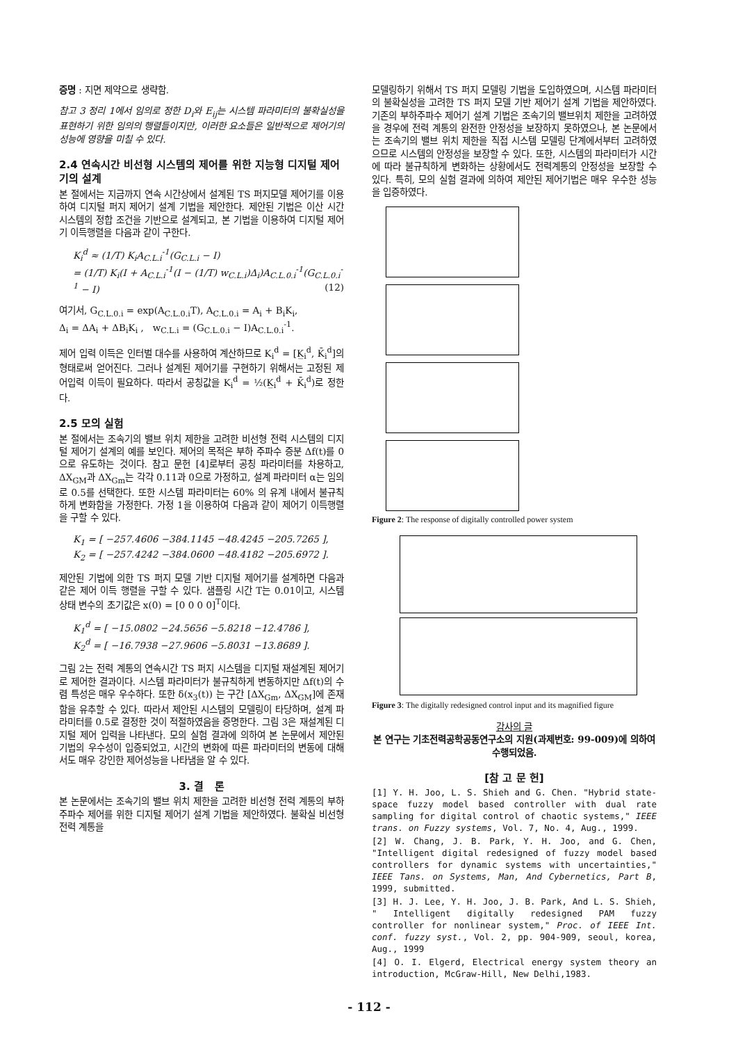증명 : 지면 제약으로 생략함.
참고 3 정리 1에서 임의로 정한 D<sub>i</sub>와 E<sub>ij</sub>는 시스템 파라미터의 불확실성을 표현하기 위한 임의의 행렬들이지만, 이러한 요소들은 일반적으로 제어기의 성능에 영향을 미칠 수 있다.
2.4 연속시간 비선형 시스템의 제어를 위한 지능형 디지털 제어기의 설계
본 절에서는 지금까지 연속 시간상에서 설계된 TS 퍼지모델 제어기를 이용하여 디지털 퍼지 제어기 설계 기법을 제안한다. 제안된 기법은 이산 시간 시스템의 정합 조건을 기반으로 설계되고, 본 기법을 이용하여 디지털 제어기 이득행렬을 다음과 같이 구한다.
K<sub>i</sub><sup>d</sup> ≈ (1/T) K<sub>i</sub>A<sub>C.L.i</sub><sup>-1</sup>(G<sub>C.L.i</sub> − I)
= (1/T) K<sub>i</sub>(I + A<sub>C.L.i</sub><sup>-1</sup>(I − (1/T) w<sub>C.L.i</sub>)Δ<sub>i</sub>)A<sub>C.L.0.i</sub><sup>-1</sup>(G<sub>C.L.0.i</sub><sup>-1</sup> − I) (12)
여기서, G<sub>C.L.0.i</sub> = exp(A<sub>C.L.0.i</sub>T), A<sub>C.L.0.i</sub> = A<sub>i</sub> + B<sub>i</sub>K<sub>i</sub>,
Δ<sub>i</sub> = ΔA<sub>i</sub> + ΔB<sub>i</sub>K<sub>i</sub> , w<sub>C.L.i</sub> = (G<sub>C.L.0.i</sub> − I)A<sub>C.L.0.i</sub><sup>-1</sup>.
제어 입력 이득은 인터벌 대수를 사용하여 계산하므로 K<sub>i</sub><sup>d</sup> = [K̲<sub>i</sub><sup>d</sup>, K̄<sub>i</sub><sup>d</sup>]의 형태로써 얻어진다. 그러나 설계된 제어기를 구현하기 위해서는 고정된 제어입력 이득이 필요하다. 따라서 공칭값을 K<sub>i</sub><sup>d</sup> = ½(K̲<sub>i</sub><sup>d</sup> + K̄<sub>i</sub><sup>d</sup>)로 정한다.
2.5 모의 실험
본 절에서는 조속기의 밸브 위치 제한을 고려한 비선형 전력 시스템의 디지털 제어기 설계의 예를 보인다. 제어의 목적은 부하 주파수 증분 Δf(t)를 0으로 유도하는 것이다. 참고 문헌 [4]로부터 공칭 파라미터를 차용하고, ΔX<sub>GM</sub>과 ΔX<sub>Gm</sub>는 각각 0.11과 0으로 가정하고, 설계 파라미터 α는 임의로 0.5를 선택한다. 또한 시스템 파라미터는 60% 의 유계 내에서 불규칙하게 변화함을 가정한다. 가정 1을 이용하여 다음과 같이 제어기 이득행렬을 구할 수 있다.
K<sub>1</sub> = [ −257.4606 −384.1145 −48.4245 −205.7265 ],
K<sub>2</sub> = [ −257.4242 −384.0600 −48.4182 −205.6972 ].
제안된 기법에 의한 TS 퍼지 모델 기반 디지털 제어기를 설계하면 다음과 같은 제어 이득 행렬을 구할 수 있다. 샘플링 시간 T는 0.01이고, 시스템 상태 변수의 초기값은 x(0) = [0 0 0 0]<sup>T</sup>이다.
K<sub>1</sub><sup>d</sup> = [ −15.0802 −24.5656 −5.8218 −12.4786 ],
K<sub>2</sub><sup>d</sup> = [ −16.7938 −27.9606 −5.8031 −13.8689 ].
그림 2는 전력 계통의 연속시간 TS 퍼지 시스템을 디지털 재설계된 제어기로 제어한 결과이다. 시스템 파라미터가 불규칙하게 변동하지만 Δf(t)의 수렴 특성은 매우 우수하다. 또한 δ(x<sub>3</sub>(t)) 는 구간 [ΔX<sub>Gm</sub>, ΔX<sub>GM</sub>]에 존재함을 유추할 수 있다. 따라서 제안된 시스템의 모델링이 타당하며, 설계 파라미터를 0.5로 결정한 것이 적절하였음을 증명한다. 그림 3은 재설계된 디지털 제어 입력을 나타낸다. 모의 실험 결과에 의하여 본 논문에서 제안된 기법의 우수성이 입증되었고, 시간의 변화에 따른 파라미터의 변동에 대해서도 매우 강인한 제어성능을 나타냄을 알 수 있다.
3. 결 론
본 논문에서는 조속기의 밸브 위치 제한을 고려한 비선형 전력 계통의 부하주파수 제어를 위한 디지털 제어기 설계 기법을 제안하였다. 불확실 비선형 전력 계통을
모델링하기 위해서 TS 퍼지 모델링 기법을 도입하였으며, 시스템 파라미터의 불확실성을 고려한 TS 퍼지 모델 기반 제어기 설계 기법을 제안하였다. 기존의 부하주파수 제어기 설계 기법은 조속기의 밸브위치 제한을 고려하였을 경우에 전력 계통의 완전한 안정성을 보장하지 못하였으나, 본 논문에서는 조속기의 밸브 위치 제한을 직접 시스템 모델링 단계에서부터 고려하였으므로 시스템의 안정성을 보장할 수 있다. 또한, 시스템의 파라미터가 시간에 따라 불규칙하게 변화하는 상황에서도 전력계통의 안정성을 보장할 수 있다. 특히, 모의 실험 결과에 의하여 제안된 제어기법은 매우 우수한 성능을 입증하였다.
Figure 2: The response of digitally controlled power system
Figure 3: The digitally redesigned control input and its magnified figure
감사의 글
본 연구는 기초전력공학공동연구소의 지원(과제번호: 99-009)에 의하여 수행되었음.
[참 고 문 헌]
[1] Y. H. Joo, L. S. Shieh and G. Chen. "Hybrid state-space fuzzy model based controller with dual rate sampling for digital control of chaotic systems," IEEE trans. on Fuzzy systems, Vol. 7, No. 4, Aug., 1999.
[2] W. Chang, J. B. Park, Y. H. Joo, and G. Chen, "Intelligent digital redesigned of fuzzy model based controllers for dynamic systems with uncertainties," IEEE Tans. on Systems, Man, And Cybernetics, Part B, 1999, submitted.
[3] H. J. Lee, Y. H. Joo, J. B. Park, And L. S. Shieh, " Intelligent digitally redesigned PAM fuzzy controller for nonlinear system," Proc. of IEEE Int. conf. fuzzy syst., Vol. 2, pp. 904-909, seoul, korea, Aug., 1999
[4] O. I. Elgerd, Electrical energy system theory an introduction, McGraw-Hill, New Delhi,1983.
- 112 -